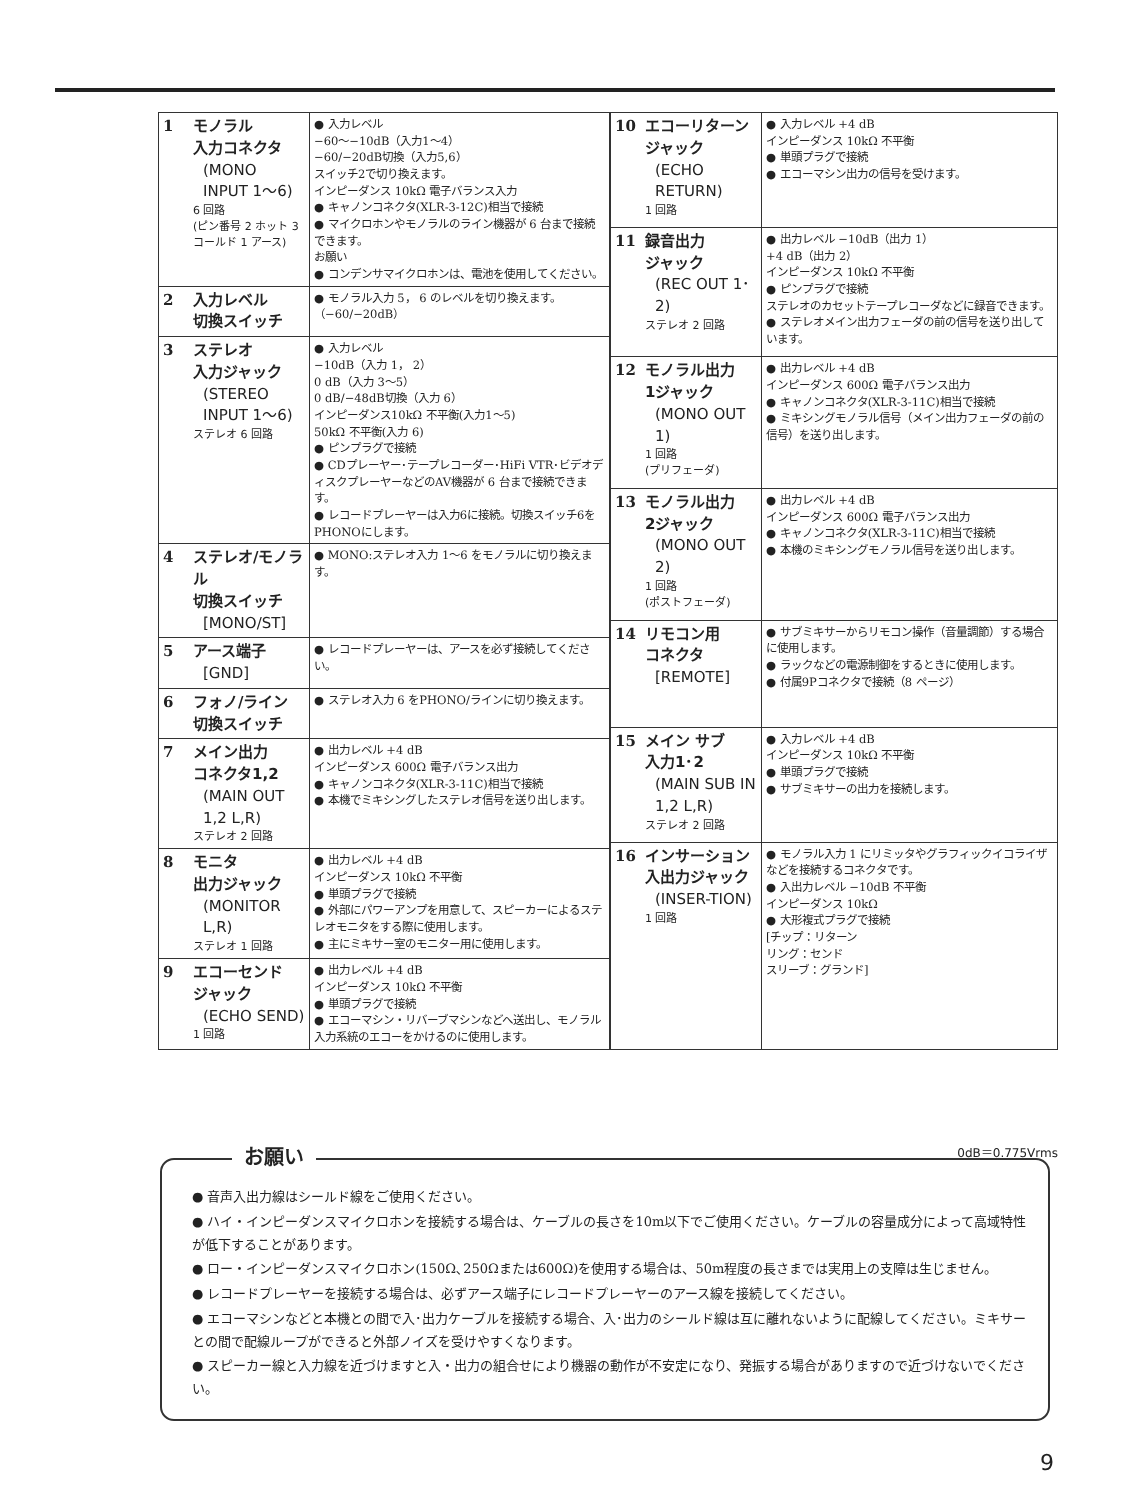| 1 | モノラル 入力コネクタ (MONO INPUT 1〜6) 6 回路 (ピン番号 2 ホット 3 コールド 1 アース) | ● 入力レベル −60〜−10dB（入力1〜4） −60/−20dB切換（入力5,6） スイッチ2で切り換えます。 インピーダンス 10kΩ 電子バランス入力 ● キャノンコネクタ(XLR-3-12C)相当で接続 ● マイクロホンやモノラルのライン機器が 6 台まで接続できます。 お願い ● コンデンサマイクロホンは、電池を使用してください。 |
| 2 | 入力レベル 切換スイッチ | ● モノラル入力 5， 6 のレベルを切り換えます。（−60/−20dB） |
| 3 | ステレオ 入力ジャック (STEREO INPUT 1〜6) ステレオ 6 回路 | ● 入力レベル −10dB（入力 1， 2） 0 dB（入力 3〜5） 0 dB/−48dB切換（入力 6） インピーダンス10kΩ 不平衡(入力1〜5) 50kΩ 不平衡(入力 6) ● ピンプラグで接続 ● CDプレーヤー･テープレコーダー･HiFi VTR･ビデオディスクプレーヤーなどのAV機器が 6 台まで接続できます。 ● レコードプレーヤーは入力6に接続。切換スイッチ6をPHONOにします。 |
| 4 | ステレオ/モノラル 切換スイッチ [MONO/ST] | ● MONO:ステレオ入力 1〜6 をモノラルに切り換えます。 |
| 5 | アース端子 [GND] | ● レコードプレーヤーは、アースを必ず接続してください。 |
| 6 | フォノ/ライン 切換スイッチ | ● ステレオ入力 6 をPHONO/ラインに切り換えます。 |
| 7 | メイン出力 コネクタ1,2 (MAIN OUT 1,2 L,R) ステレオ 2 回路 | ● 出力レベル +4 dB インピーダンス 600Ω 電子バランス出力 ● キャノンコネクタ(XLR-3-11C)相当で接続 ● 本機でミキシングしたステレオ信号を送り出します。 |
| 8 | モニタ 出力ジャック (MONITOR L,R) ステレオ 1 回路 | ● 出力レベル +4 dB インピーダンス 10kΩ 不平衡 ● 単頭プラグで接続 ● 外部にパワーアンプを用意して、スピーカーによるステレオモニタをする際に使用します。 ● 主にミキサー室のモニター用に使用します。 |
| 9 | エコーセンド ジャック (ECHO SEND) 1 回路 | ● 出力レベル +4 dB インピーダンス 10kΩ 不平衡 ● 単頭プラグで接続 ● エコーマシン・リバーブマシンなどへ送出し、モノラル入力系統のエコーをかけるのに使用します。 |
| 10 | エコーリターン ジャック (ECHO RETURN) 1 回路 | ● 入力レベル +4 dB インピーダンス 10kΩ 不平衡 ● 単頭プラグで接続 ● エコーマシン出力の信号を受けます。 |
| 11 | 録音出力 ジャック (REC OUT 1･2) ステレオ 2 回路 | ● 出力レベル −10dB（出力 1） +4 dB（出力 2） インピーダンス 10kΩ 不平衡 ● ピンプラグで接続 ステレオのカセットテープレコーダなどに録音できます。 ● ステレオメイン出力フェーダの前の信号を送り出しています。 |
| 12 | モノラル出力 1ジャック (MONO OUT 1) 1 回路 (プリフェーダ) | ● 出力レベル +4 dB インピーダンス 600Ω 電子バランス出力 ● キャノンコネクタ(XLR-3-11C)相当で接続 ● ミキシングモノラル信号（メイン出力フェーダの前の信号）を送り出します。 |
| 13 | モノラル出力 2ジャック (MONO OUT 2) 1 回路 (ポストフェーダ) | ● 出力レベル +4 dB インピーダンス 600Ω 電子バランス出力 ● キャノンコネクタ(XLR-3-11C)相当で接続 ● 本機のミキシングモノラル信号を送り出します。 |
| 14 | リモコン用 コネクタ [REMOTE] | ● サブミキサーからリモコン操作（音量調節）する場合に使用します。 ● ラックなどの電源制御をするときに使用します。 ● 付属9Pコネクタで接続（8 ページ） |
| 15 | メイン サブ 入力1･2 (MAIN SUB IN 1,2 L,R) ステレオ 2 回路 | ● 入力レベル +4 dB インピーダンス 10kΩ 不平衡 ● 単頭プラグで接続 ● サブミキサーの出力を接続します。 |
| 16 | インサーション 入出力ジャック (INSER-TION) 1 回路 | ● モノラル入力 1 にリミッタやグラフィックイコライザなどを接続するコネクタです。 ● 入出力レベル −10dB 不平衡 インピーダンス 10kΩ ● 大形複式プラグで接続 [チップ：リターン リング：センド スリーブ：グランド] |
0dB＝0.775Vrms
お願い
● 音声入出力線はシールド線をご使用ください。
● ハイ・インピーダンスマイクロホンを接続する場合は、ケーブルの長さを10m以下でご使用ください。ケーブルの容量成分によって高域特性が低下することがあります。
● ロー・インピーダンスマイクロホン(150Ω､250Ωまたは600Ω)を使用する場合は、50m程度の長さまでは実用上の支障は生じません。
● レコードプレーヤーを接続する場合は、必ずアース端子にレコードプレーヤーのアース線を接続してください。
● エコーマシンなどと本機との間で入･出力ケーブルを接続する場合、入･出力のシールド線は互に離れないように配線してください。ミキサーとの間で配線ループができると外部ノイズを受けやすくなります。
● スピーカー線と入力線を近づけますと入・出力の組合せにより機器の動作が不安定になり、発振する場合がありますので近づけないでください。
9